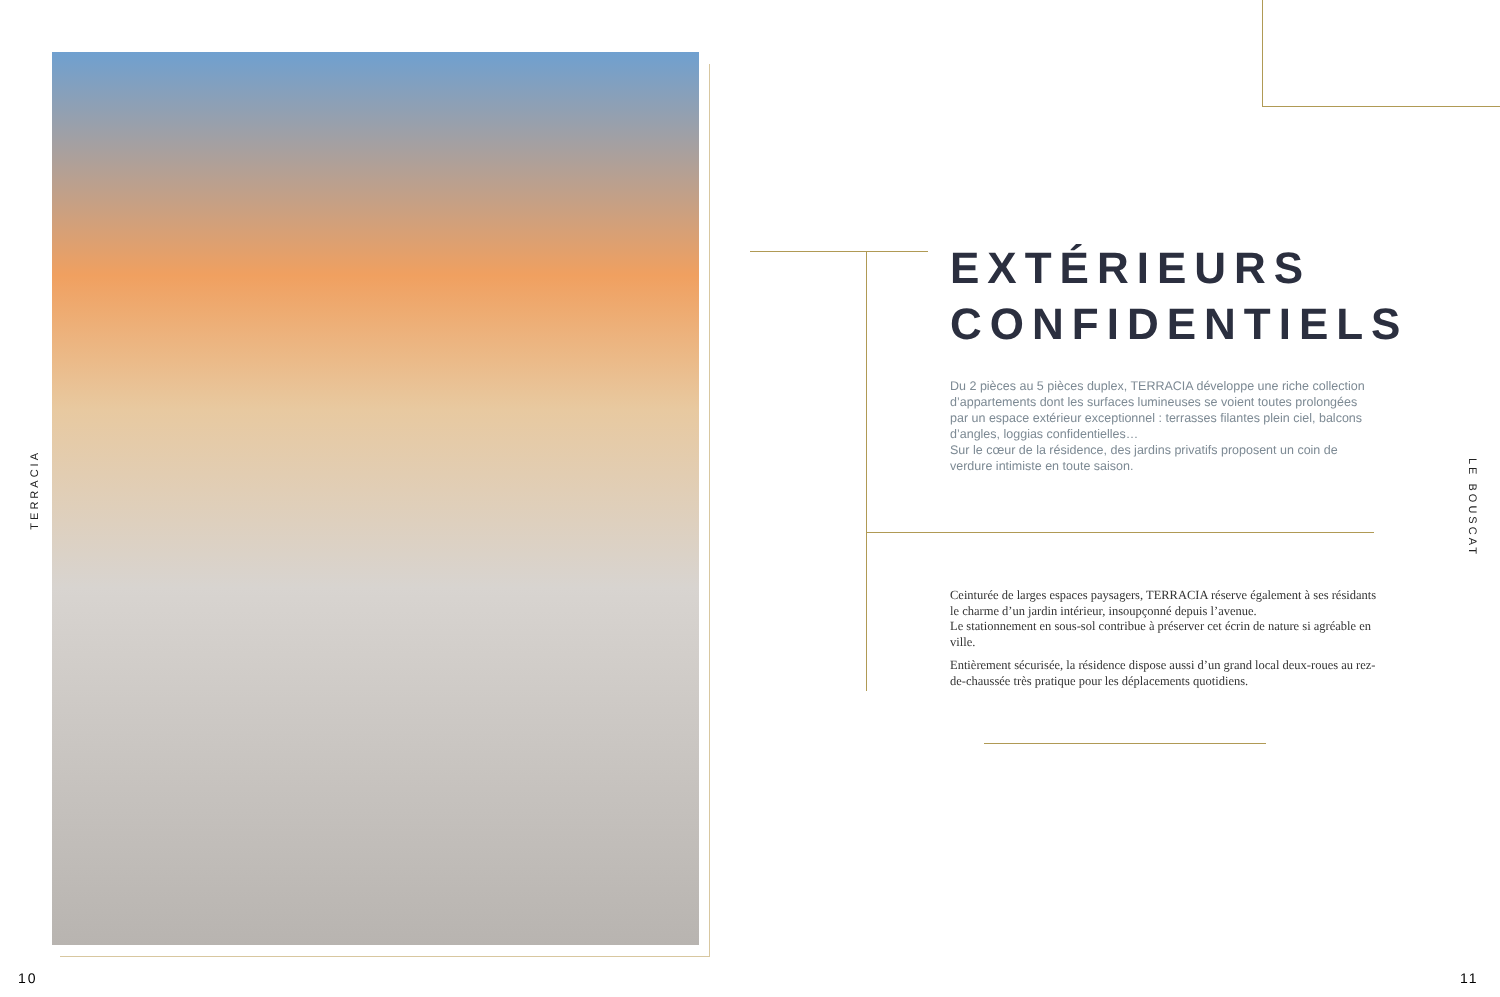TERRACIA
EXTÉRIEURS
CONFIDENTIELS
Du 2 pièces au 5 pièces duplex, TERRACIA développe une riche collection d’appartements dont les surfaces lumineuses se voient toutes prolongées par un espace extérieur exceptionnel : terrasses filantes plein ciel, balcons d’angles, loggias confidentielles…
Sur le cœur de la résidence, des jardins privatifs proposent un coin de verdure intimiste en toute saison.
Ceinturée de larges espaces paysagers, TERRACIA réserve également à ses résidants le charme d’un jardin intérieur, insoupçonné depuis l’avenue.
Le stationnement en sous-sol contribue à préserver cet écrin de nature si agréable en ville.
Entièrement sécurisée, la résidence dispose aussi d’un grand local deux-roues au rez-de-chaussée très pratique pour les déplacements quotidiens.
LE BOUSCAT
10 11